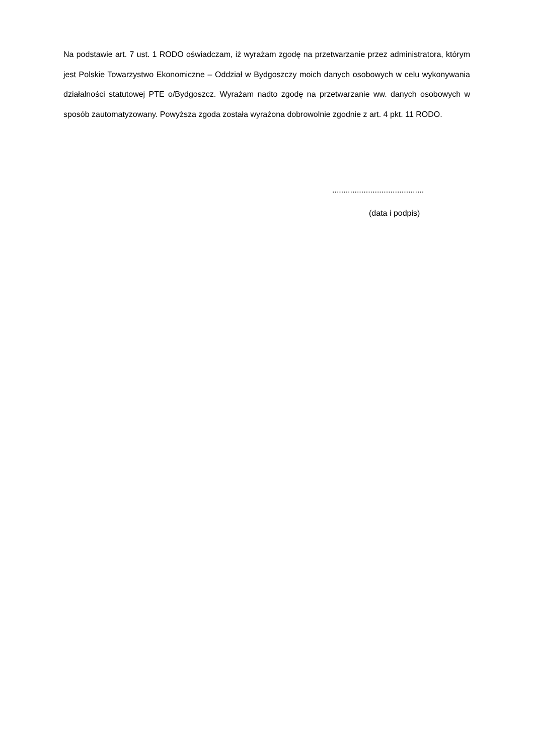Na podstawie art. 7 ust. 1 RODO oświadczam, iż wyrażam zgodę na przetwarzanie przez administratora, którym jest Polskie Towarzystwo Ekonomiczne – Oddział w Bydgoszczy moich danych osobowych w celu wykonywania działalności statutowej PTE o/Bydgoszcz. Wyrażam nadto zgodę na przetwarzanie ww. danych osobowych w sposób zautomatyzowany. Powyższa zgoda została wyrażona dobrowolnie zgodnie z art. 4 pkt. 11 RODO.
.........................................
(data i podpis)